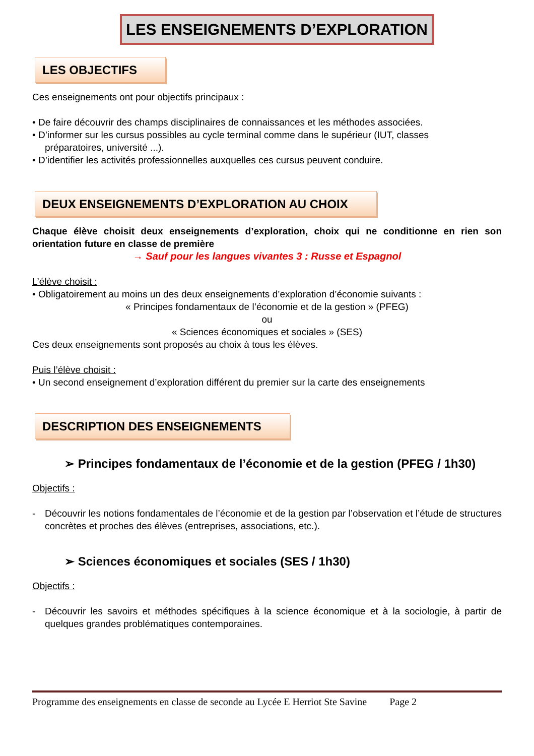LES ENSEIGNEMENTS D’EXPLORATION
LES OBJECTIFS
Ces enseignements ont pour objectifs principaux :
• De faire découvrir des champs disciplinaires de connaissances et les méthodes associées.
• D’informer sur les cursus possibles au cycle terminal comme dans le supérieur (IUT, classes
préparatoires, université ...).
• D’identifier les activités professionnelles auxquelles ces cursus peuvent conduire.
DEUX ENSEIGNEMENTS D’EXPLORATION AU CHOIX
Chaque élève choisit deux enseignements d’exploration, choix qui ne conditionne en rien son orientation future en classe de première
→ Sauf pour les langues vivantes 3 : Russe et Espagnol
L’élève choisit :
• Obligatoirement au moins un des deux enseignements d’exploration d’économie suivants :
« Principes fondamentaux de l’économie et de la gestion » (PFEG)
ou
« Sciences économiques et sociales » (SES)
Ces deux enseignements sont proposés au choix à tous les élèves.
Puis l’élève choisit :
• Un second enseignement d’exploration différent du premier sur la carte des enseignements
DESCRIPTION DES ENSEIGNEMENTS
➢ Principes fondamentaux de l’économie et de la gestion (PFEG / 1h30)
Objectifs :
- Découvrir les notions fondamentales de l’économie et de la gestion par l’observation et l’étude de structures concrètes et proches des élèves (entreprises, associations, etc.).
➢ Sciences économiques et sociales (SES / 1h30)
Objectifs :
- Découvrir les savoirs et méthodes spécifiques à la science économique et à la sociologie, à partir de quelques grandes problématiques contemporaines.
Programme des enseignements en classe de seconde au Lycée E Herriot Ste Savine Page 2